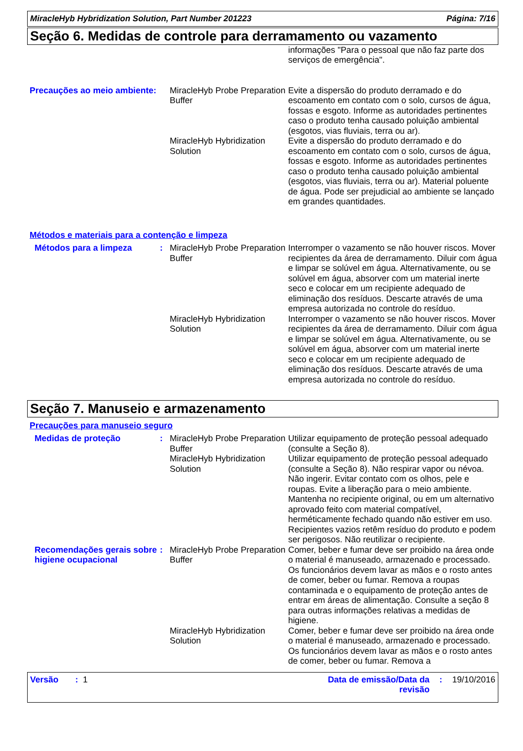MiracleHyb Hybridization Solution, Part Number 201223 Página: 7/16
Seção 6. Medidas de controle para derramamento ou vazamento
| | | | informações "Para o pessoal que não faz parte dos serviços de emergência". |
| Precauções ao meio ambiente: | | MiracleHyb Probe Preparation Buffer | Evite a dispersão do produto derramado e do escoamento em contato com o solo, cursos de água, fossas e esgoto. Informe as autoridades pertinentes caso o produto tenha causado poluição ambiental (esgotos, vias fluviais, terra ou ar). |
| | | MiracleHyb Hybridization Solution | Evite a dispersão do produto derramado e do escoamento em contato com o solo, cursos de água, fossas e esgoto. Informe as autoridades pertinentes caso o produto tenha causado poluição ambiental (esgotos, vias fluviais, terra ou ar). Material poluente de água. Pode ser prejudicial ao ambiente se lançado em grandes quantidades. |
Métodos e materiais para a contenção e limpeza
| Métodos para a limpeza | : | MiracleHyb Probe Preparation Buffer | Interromper o vazamento se não houver riscos. Mover recipientes da área de derramamento. Diluir com água e limpar se solúvel em água. Alternativamente, ou se solúvel em água, absorver com um material inerte seco e colocar em um recipiente adequado de eliminação dos resíduos. Descarte através de uma empresa autorizada no controle do resíduo. |
| | | MiracleHyb Hybridization Solution | Interromper o vazamento se não houver riscos. Mover recipientes da área de derramamento. Diluir com água e limpar se solúvel em água. Alternativamente, ou se solúvel em água, absorver com um material inerte seco e colocar em um recipiente adequado de eliminação dos resíduos. Descarte através de uma empresa autorizada no controle do resíduo. |
Seção 7. Manuseio e armazenamento
Precauções para manuseio seguro
| Medidas de proteção | : | MiracleHyb Probe Preparation Buffer | Utilizar equipamento de proteção pessoal adequado (consulte a Seção 8). |
| | | MiracleHyb Hybridization Solution | Utilizar equipamento de proteção pessoal adequado (consulte a Seção 8). Não respirar vapor ou névoa. Não ingerir. Evitar contato com os olhos, pele e roupas. Evite a liberação para o meio ambiente. Mantenha no recipiente original, ou em um alternativo aprovado feito com material compatível, herméticamente fechado quando não estiver em uso. Recipientes vazios retêm resíduo do produto e podem ser perigosos. Não reutilizar o recipiente. |
| Recomendações gerais sobre higiene ocupacional | : | MiracleHyb Probe Preparation Buffer | Comer, beber e fumar deve ser proibido na área onde o material é manuseado, armazenado e processado. Os funcionários devem lavar as mãos e o rosto antes de comer, beber ou fumar. Remova a roupas contaminada e o equipamento de proteção antes de entrar em áreas de alimentação. Consulte a seção 8 para outras informações relativas a medidas de higiene. |
| | | MiracleHyb Hybridization Solution | Comer, beber e fumar deve ser proibido na área onde o material é manuseado, armazenado e processado. Os funcionários devem lavar as mãos e o rosto antes de comer, beber ou fumar. Remova a |
Versão : 1 Data de emissão/Data da
revisão: 19/10/2016